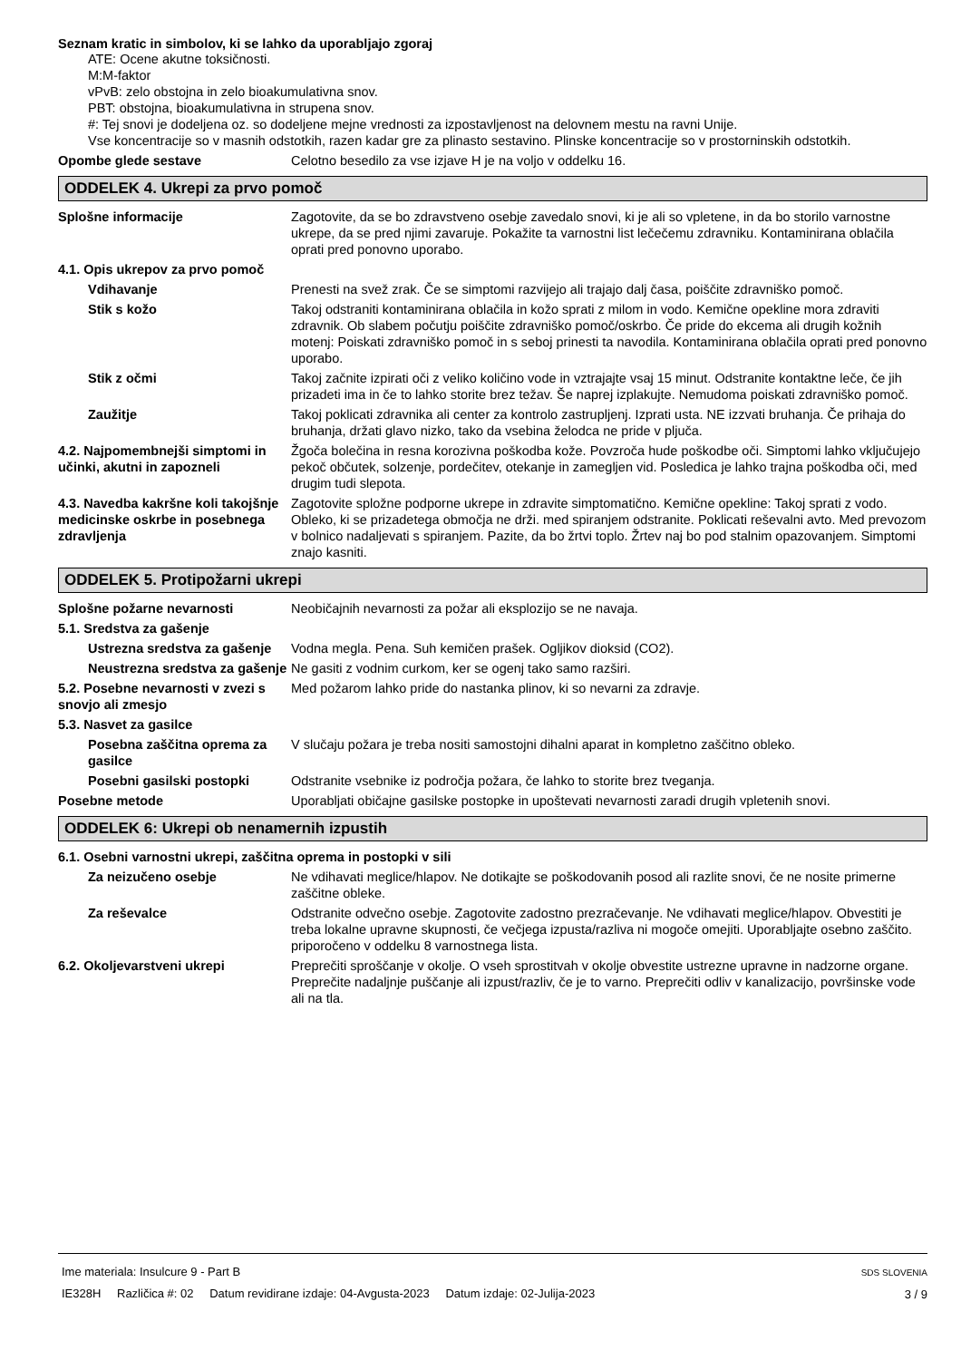Seznam kratic in simbolov, ki se lahko da uporabljajo zgoraj
ATE: Ocene akutne toksičnosti.
M:M-faktor
vPvB: zelo obstojna in zelo bioakumulativna snov.
PBT: obstojna, bioakumulativna in strupena snov.
#: Tej snovi je dodeljena oz. so dodeljene mejne vrednosti za izpostavljenost na delovnem mestu na ravni Unije.
Vse koncentracije so v masnih odstotkih, razen kadar gre za plinasto sestavino. Plinske koncentracije so v prostorninskih odstotkih.
Opombe glede sestave Celotno besedilo za vse izjave H je na voljo v oddelku 16.
ODDELEK 4. Ukrepi za prvo pomoč
Splošne informacije Zagotovite, da se bo zdravstveno osebje zavedalo snovi, ki je ali so vpletene, in da bo storilo varnostne ukrepe, da se pred njimi zavaruje. Pokažite ta varnostni list lečečemu zdravniku. Kontaminirana oblačila oprati pred ponovno uporabo.
4.1. Opis ukrepov za prvo pomoč
Vdihavanje Prenesti na svež zrak. Če se simptomi razvijejo ali trajajo dalj časa, poiščite zdravniško pomoč.
Stik s kožo Takoj odstraniti kontaminirana oblačila in kožo sprati z milom in vodo. Kemične opekline mora zdraviti zdravnik. Ob slabem počutju poiščite zdravniško pomoč/oskrbo. Če pride do ekcema ali drugih kožnih motenj: Poiskati zdravniško pomoč in s seboj prinesti ta navodila. Kontaminirana oblačila oprati pred ponovno uporabo.
Stik z očmi Takoj začnite izpirati oči z veliko količino vode in vztrajajte vsaj 15 minut. Odstranite kontaktne leče, če jih prizadeti ima in če to lahko storite brez težav. Še naprej izplakujte. Nemudoma poiskati zdravniško pomoč.
Zaužitje Takoj poklicati zdravnika ali center za kontrolo zastrupljenj. Izprati usta. NE izzvati bruhanja. Če prihaja do bruhanja, držati glavo nizko, tako da vsebina želodca ne pride v pljuča.
4.2. Najpomembnejši simptomi in učinki, akutni in zapozneli
Žgoča bolečina in resna korozivna poškodba kože. Povzroča hude poškodbe oči. Simptomi lahko vključujejo pekoč občutek, solzenje, pordečitev, otekanje in zamegljen vid. Posledica je lahko trajna poškodba oči, med drugim tudi slepota.
4.3. Navedba kakršne koli takojšnje medicinske oskrbe in posebnega zdravljenja
Zagotovite spložne podporne ukrepe in zdravite simptomatično. Kemične opekline: Takoj sprati z vodo. Obleko, ki se prizadetega območja ne drži. med spiranjem odstranite. Poklicati reševalni avto. Med prevozom v bolnico nadaljevati s spiranjem. Pazite, da bo žrtvi toplo. Žrtev naj bo pod stalnim opazovanjem. Simptomi znajo kasniti.
ODDELEK 5. Protipožarni ukrepi
Splošne požarne nevarnosti Neobičajnih nevarnosti za požar ali eksplozijo se ne navaja.
5.1. Sredstva za gašenje
Ustrezna sredstva za gašenje
Vodna megla. Pena. Suh kemičen prašek. Ogljikov dioksid (CO2).
Neustrezna sredstva za gašenje
Ne gasiti z vodnim curkom, ker se ogenj tako samo razširi.
5.2. Posebne nevarnosti v zvezi s snovjo ali zmesjo
Med požarom lahko pride do nastanka plinov, ki so nevarni za zdravje.
5.3. Nasvet za gasilce
Posebna zaščitna oprema za gasilce
V slučaju požara je treba nositi samostojni dihalni aparat in kompletno zaščitno obleko.
Posebni gasilski postopki Odstranite vsebnike iz področja požara, če lahko to storite brez tveganja.
Posebne metode Uporabljati običajne gasilske postopke in upoštevati nevarnosti zaradi drugih vpletenih snovi.
ODDELEK 6: Ukrepi ob nenamernih izpustih
6.1. Osebni varnostni ukrepi, zaščitna oprema in postopki v sili
Za neizučeno osebje Ne vdihavati meglice/hlapov. Ne dotikajte se poškodovanih posod ali razlite snovi, če ne nosite primerne zaščitne obleke.
Za reševalce Odstranite odvečno osebje. Zagotovite zadostno prezračevanje. Ne vdihavati meglice/hlapov. Obvestiti je treba lokalne upravne skupnosti, če večjega izpusta/razliva ni mogoče omejiti. Uporabljajte osebno zaščito. priporočeno v oddelku 8 varnostnega lista.
6.2. Okoljevarstveni ukrepi Preprečiti sproščanje v okolje. O vseh sprostitvah v okolje obvestite ustrezne upravne in nadzorne organe. Preprečite nadaljnje puščanje ali izpust/razliv, če je to varno. Preprečiti odliv v kanalizacijo, površinske vode ali na tla.
Ime materiala: Insulcure 9 - Part B
IE328H Različica #: 02 Datum revidirane izdaje: 04-Avgusta-2023 Datum izdaje: 02-Julija-2023
SDS SLOVENIA
3 / 9